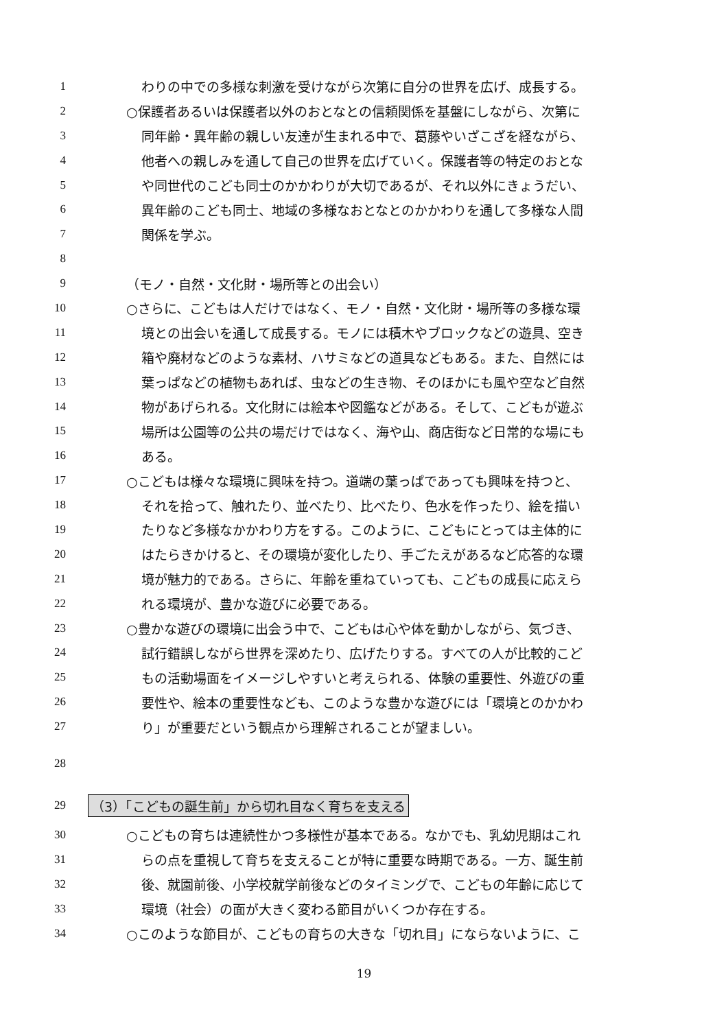1 わりの中での多様な刺激を受けながら次第に自分の世界を広げ、成長する。
2 ○保護者あるいは保護者以外のおとなとの信頼関係を基盤にしながら、次第に
3 同年齢・異年齢の親しい友達が生まれる中で、葛藤やいざこざを経ながら、
4 他者への親しみを通して自己の世界を広げていく。保護者等の特定のおとな
5 や同世代のこども同士のかかわりが大切であるが、それ以外にきょうだい、
6 異年齢のこども同士、地域の多様なおとなとのかかわりを通して多様な人間
7 関係を学ぶ。
8
9 （モノ・自然・文化財・場所等との出会い）
10 ○さらに、こどもは人だけではなく、モノ・自然・文化財・場所等の多様な環
11 境との出会いを通して成長する。モノには積木やブロックなどの遊具、空き
12 箱や廃材などのような素材、ハサミなどの道具などもある。また、自然には
13 葉っぱなどの植物もあれば、虫などの生き物、そのほかにも風や空など自然
14 物があげられる。文化財には絵本や図鑑などがある。そして、こどもが遊ぶ
15 場所は公園等の公共の場だけではなく、海や山、商店街など日常的な場にも
16 ある。
17 ○こどもは様々な環境に興味を持つ。道端の葉っぱであっても興味を持つと、
18 それを拾って、触れたり、並べたり、比べたり、色水を作ったり、絵を描い
19 たりなど多様なかかわり方をする。このように、こどもにとっては主体的に
20 はたらきかけると、その環境が変化したり、手ごたえがあるなど応答的な環
21 境が魅力的である。さらに、年齢を重ねていっても、こどもの成長に応えら
22 れる環境が、豊かな遊びに必要である。
23 ○豊かな遊びの環境に出会う中で、こどもは心や体を動かしながら、気づき、
24 試行錯誤しながら世界を深めたり、広げたりする。すべての人が比較的こど
25 もの活動場面をイメージしやすいと考えられる、体験の重要性、外遊びの重
26 要性や、絵本の重要性なども、このような豊かな遊びには「環境とのかかわ
27 り」が重要だという観点から理解されることが望ましい。
28
29 （3）「こどもの誕生前」から切れ目なく育ちを支える
30 ○こどもの育ちは連続性かつ多様性が基本である。なかでも、乳幼児期はこれ
31 らの点を重視して育ちを支えることが特に重要な時期である。一方、誕生前
32 後、就園前後、小学校就学前後などのタイミングで、こどもの年齢に応じて
33 環境（社会）の面が大きく変わる節目がいくつか存在する。
34 ○このような節目が、こどもの育ちの大きな「切れ目」にならないように、こ
19